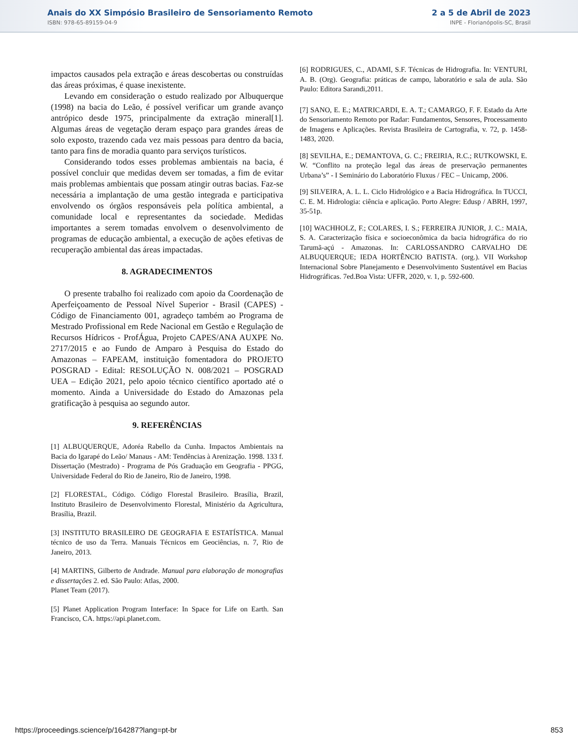Anais do XX Simpósio Brasileiro de Sensoriamento Remoto
ISBN: 978-65-89159-04-9
2 a 5 de Abril de 2023
INPE - Florianópolis-SC, Brasil
impactos causados pela extração e áreas descobertas ou construídas das áreas próximas, é quase inexistente.
Levando em consideração o estudo realizado por Albuquerque (1998) na bacia do Leão, é possível verificar um grande avanço antrópico desde 1975, principalmente da extração mineral[1]. Algumas áreas de vegetação deram espaço para grandes áreas de solo exposto, trazendo cada vez mais pessoas para dentro da bacia, tanto para fins de moradia quanto para serviços turísticos.
Considerando todos esses problemas ambientais na bacia, é possível concluir que medidas devem ser tomadas, a fim de evitar mais problemas ambientais que possam atingir outras bacias. Faz-se necessária a implantação de uma gestão integrada e participativa envolvendo os órgãos responsáveis pela política ambiental, a comunidade local e representantes da sociedade. Medidas importantes a serem tomadas envolvem o desenvolvimento de programas de educação ambiental, a execução de ações efetivas de recuperação ambiental das áreas impactadas.
8. AGRADECIMENTOS
O presente trabalho foi realizado com apoio da Coordenação de Aperfeiçoamento de Pessoal Nível Superior - Brasil (CAPES) - Código de Financiamento 001, agradeço também ao Programa de Mestrado Profissional em Rede Nacional em Gestão e Regulação de Recursos Hídricos - ProfÁgua, Projeto CAPES/ANA AUXPE No. 2717/2015 e ao Fundo de Amparo à Pesquisa do Estado do Amazonas – FAPEAM, instituição fomentadora do PROJETO POSGRAD - Edital: RESOLUÇÃO N. 008/2021 – POSGRAD UEA – Edição 2021, pelo apoio técnico científico aportado até o momento. Ainda a Universidade do Estado do Amazonas pela gratificação à pesquisa ao segundo autor.
9. REFERÊNCIAS
[1] ALBUQUERQUE, Adoréa Rabello da Cunha. Impactos Ambientais na Bacia do Igarapé do Leão/ Manaus - AM: Tendências à Arenização. 1998. 133 f. Dissertação (Mestrado) - Programa de Pós Graduação em Geografia - PPGG, Universidade Federal do Rio de Janeiro, Rio de Janeiro, 1998.
[2] FLORESTAL, Código. Código Florestal Brasileiro. Brasília, Brazil, Instituto Brasileiro de Desenvolvimento Florestal, Ministério da Agricultura, Brasília, Brazil.
[3] INSTITUTO BRASILEIRO DE GEOGRAFIA E ESTATÍSTICA. Manual técnico de uso da Terra. Manuais Técnicos em Geociências, n. 7, Rio de Janeiro, 2013.
[4] MARTINS, Gilberto de Andrade. Manual para elaboração de monografias e dissertações 2. ed. São Paulo: Atlas, 2000.
Planet Team (2017).
[5] Planet Application Program Interface: In Space for Life on Earth. San Francisco, CA. https://api.planet.com.
[6] RODRIGUES, C., ADAMI, S.F. Técnicas de Hidrografia. In: VENTURI, A. B. (Org). Geografia: práticas de campo, laboratório e sala de aula. São Paulo: Editora Sarandi,2011.
[7] SANO, E. E.; MATRICARDI, E. A. T.; CAMARGO, F. F. Estado da Arte do Sensoriamento Remoto por Radar: Fundamentos, Sensores, Processamento de Imagens e Aplicações. Revista Brasileira de Cartografia, v. 72, p. 1458-1483, 2020.
[8] SEVILHA, E.; DEMANTOVA, G. C.; FREIRIA, R.C.; RUTKOWSKI, E. W. “Conflito na proteção legal das áreas de preservação permanentes Urbana’s” - I Seminário do Laboratório Fluxus / FEC – Unicamp, 2006.
[9] SILVEIRA, A. L. L. Ciclo Hidrológico e a Bacia Hidrográfica. In TUCCI, C. E. M. Hidrologia: ciência e aplicação. Porto Alegre: Edusp / ABRH, 1997, 35-51p.
[10] WACHHOLZ, F.; COLARES, I. S.; FERREIRA JUNIOR, J. C.: MAIA, S. A. Caracterização física e socioeconômica da bacia hidrográfica do rio Tarumã-açú - Amazonas. In: CARLOSSANDRO CARVALHO DE ALBUQUERQUE; IEDA HORTÊNCIO BATISTA. (org.). VII Workshop Internacional Sobre Planejamento e Desenvolvimento Sustentável em Bacias Hidrográficas. 7ed.Boa Vista: UFFR, 2020, v. 1, p. 592-600.
https://proceedings.science/p/164287?lang=pt-br 853